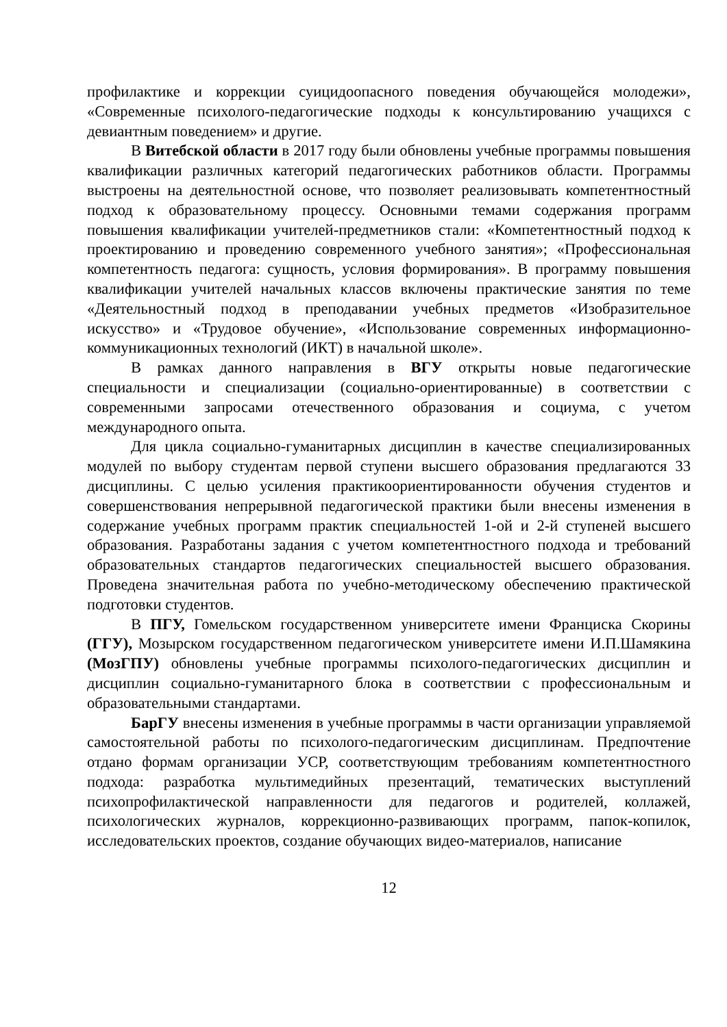профилактике и коррекции суицидоопасного поведения обучающейся молодежи», «Современные психолого-педагогические подходы к консультированию учащихся с девиантным поведением» и другие.
В Витебской области в 2017 году были обновлены учебные программы повышения квалификации различных категорий педагогических работников области. Программы выстроены на деятельностной основе, что позволяет реализовывать компетентностный подход к образовательному процессу. Основными темами содержания программ повышения квалификации учителей-предметников стали: «Компетентностный подход к проектированию и проведению современного учебного занятия»; «Профессиональная компетентность педагога: сущность, условия формирования». В программу повышения квалификации учителей начальных классов включены практические занятия по теме «Деятельностный подход в преподавании учебных предметов «Изобразительное искусство» и «Трудовое обучение», «Использование современных информационно-коммуникационных технологий (ИКТ) в начальной школе».
В рамках данного направления в ВГУ открыты новые педагогические специальности и специализации (социально-ориентированные) в соответствии с современными запросами отечественного образования и социума, с учетом международного опыта.
Для цикла социально-гуманитарных дисциплин в качестве специализированных модулей по выбору студентам первой ступени высшего образования предлагаются 33 дисциплины. С целью усиления практикоориентированности обучения студентов и совершенствования непрерывной педагогической практики были внесены изменения в содержание учебных программ практик специальностей 1-ой и 2-й ступеней высшего образования. Разработаны задания с учетом компетентностного подхода и требований образовательных стандартов педагогических специальностей высшего образования. Проведена значительная работа по учебно-методическому обеспечению практической подготовки студентов.
В ПГУ, Гомельском государственном университете имени Франциска Скорины (ГГУ), Мозырском государственном педагогическом университете имени И.П.Шамякина (МозГПУ) обновлены учебные программы психолого-педагогических дисциплин и дисциплин социально-гуманитарного блока в соответствии с профессиональным и образовательными стандартами.
БарГУ внесены изменения в учебные программы в части организации управляемой самостоятельной работы по психолого-педагогическим дисциплинам. Предпочтение отдано формам организации УСР, соответствующим требованиям компетентностного подхода: разработка мультимедийных презентаций, тематических выступлений психопрофилактической направленности для педагогов и родителей, коллажей, психологических журналов, коррекционно-развивающих программ, папок-копилок, исследовательских проектов, создание обучающих видео-материалов, написание
12